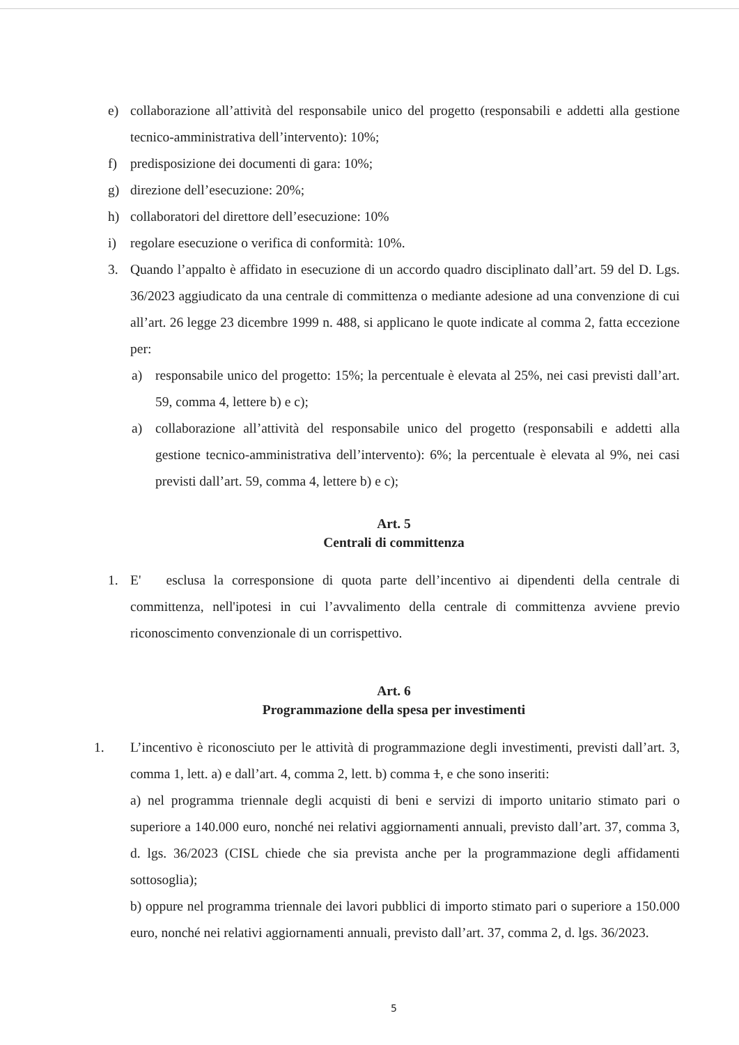e) collaborazione all’attività del responsabile unico del progetto (responsabili e addetti alla gestione tecnico-amministrativa dell’intervento): 10%;
f) predisposizione dei documenti di gara: 10%;
g) direzione dell’esecuzione: 20%;
h) collaboratori del direttore dell’esecuzione: 10%
i) regolare esecuzione o verifica di conformità: 10%.
3. Quando l’appalto è affidato in esecuzione di un accordo quadro disciplinato dall’art. 59 del D. Lgs. 36/2023 aggiudicato da una centrale di committenza o mediante adesione ad una convenzione di cui all’art. 26 legge 23 dicembre 1999 n. 488, si applicano le quote indicate al comma 2, fatta eccezione per:
a) responsabile unico del progetto: 15%; la percentuale è elevata al 25%, nei casi previsti dall’art. 59, comma 4, lettere b) e c);
a) collaborazione all’attività del responsabile unico del progetto (responsabili e addetti alla gestione tecnico-amministrativa dell’intervento): 6%; la percentuale è elevata al 9%, nei casi previsti dall’art. 59, comma 4, lettere b) e c);
Art. 5
Centrali di committenza
1. E' esclusa la corresponsione di quota parte dell’incentivo ai dipendenti della centrale di committenza, nell'ipotesi in cui l’avvalimento della centrale di committenza avviene previo riconoscimento convenzionale di un corrispettivo.
Art. 6
Programmazione della spesa per investimenti
1. L’incentivo è riconosciuto per le attività di programmazione degli investimenti, previsti dall’art. 3, comma 1, lett. a) e dall’art. 4, comma 2, lett. b) comma 1, e che sono inseriti:
a) nel programma triennale degli acquisti di beni e servizi di importo unitario stimato pari o superiore a 140.000 euro, nonché nei relativi aggiornamenti annuali, previsto dall’art. 37, comma 3, d. lgs. 36/2023 (CISL chiede che sia prevista anche per la programmazione degli affidamenti sottosoglia);
b) oppure nel programma triennale dei lavori pubblici di importo stimato pari o superiore a 150.000 euro, nonché nei relativi aggiornamenti annuali, previsto dall’art. 37, comma 2, d. lgs. 36/2023.
5